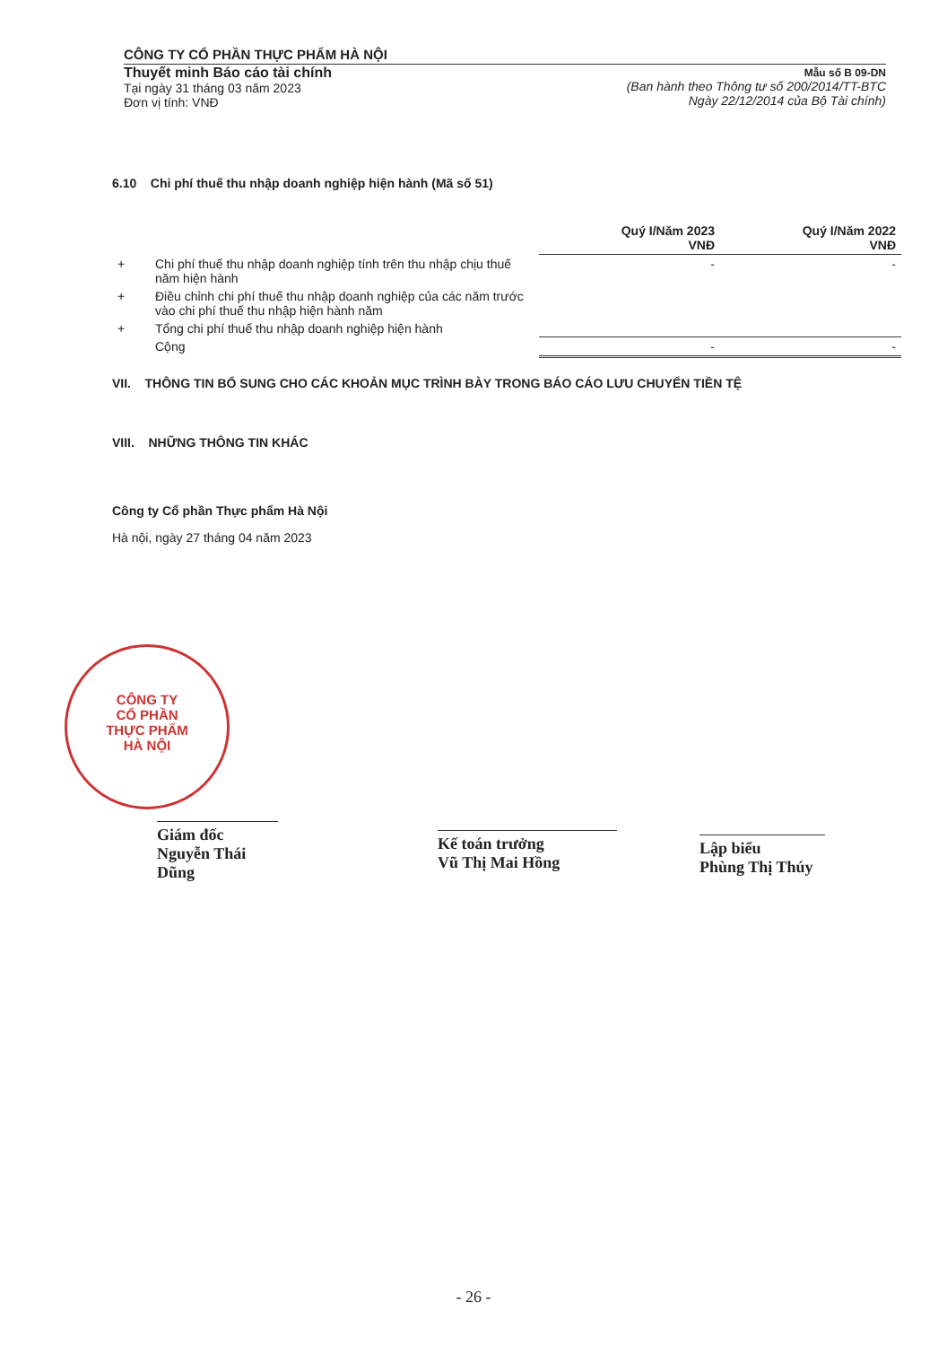CÔNG TY CỔ PHẦN THỰC PHẨM HÀ NỘI
Thuyết minh Báo cáo tài chính
Tại ngày 31 tháng 03 năm 2023
Đơn vị tính: VNĐ
Mẫu số B 09-DN
(Ban hành theo Thông tư số 200/2014/TT-BTC
Ngày 22/12/2014 của Bộ Tài chính)
6.10 Chi phí thuế thu nhập doanh nghiệp hiện hành (Mã số 51)
| | | Quý I/Năm 2023 VNĐ | Quý I/Năm 2022 VNĐ |
| + | Chi phí thuế thu nhập doanh nghiệp tính trên thu nhập chịu thuế năm hiện hành | - | - |
| + | Điều chỉnh chi phí thuế thu nhập doanh nghiệp của các năm trước vào chi phí thuế thu nhập hiện hành năm | | |
| + | Tổng chi phí thuế thu nhập doanh nghiệp hiện hành | | |
| | Cộng | - | - |
VII. THÔNG TIN BỔ SUNG CHO CÁC KHOẢN MỤC TRÌNH BÀY TRONG BÁO CÁO LƯU CHUYỂN TIỀN TỆ
VIII. NHỮNG THÔNG TIN KHÁC
Công ty Cổ phần Thực phẩm Hà Nội
Hà nội, ngày 27 tháng 04 năm 2023
CÔNG TY
CỔ PHẦN
THỰC PHẨM
HÀ NỘI
Giám đốc
Nguyễn Thái Dũng
Kế toán trưởng
Vũ Thị Mai Hồng
Lập biểu
Phùng Thị Thúy
- 26 -